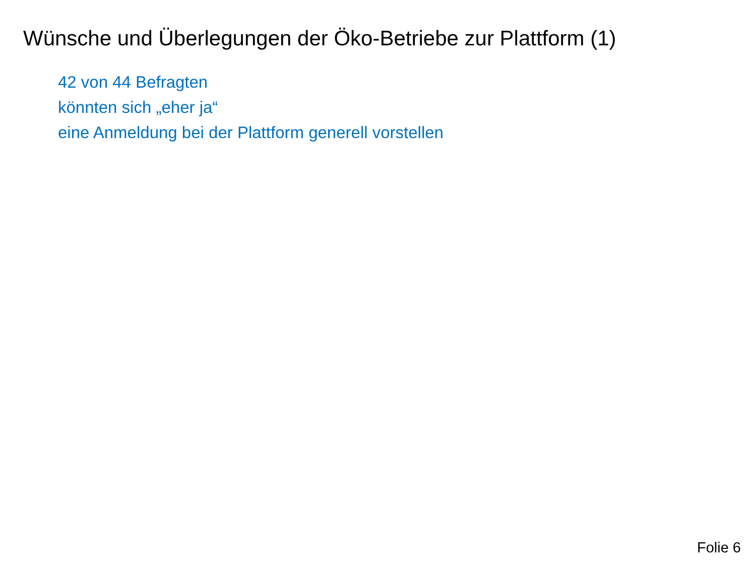Wünsche und Überlegungen der Öko-Betriebe zur Plattform (1)
42 von 44 Befragten
könnten sich „eher ja“
eine Anmeldung bei der Plattform generell vorstellen
Folie 6